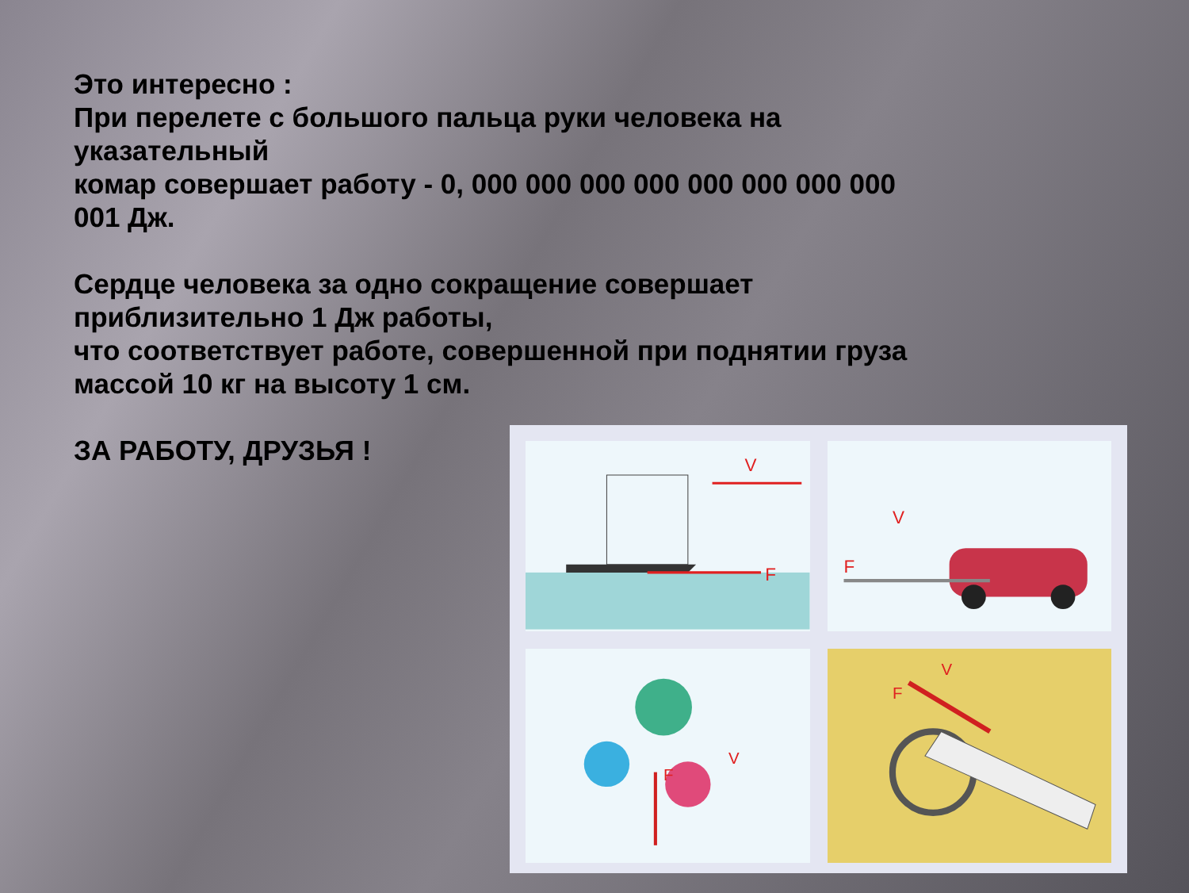Это интересно :
При перелете с большого пальца руки человека на указательный
комар совершает работу - 0, 000 000 000 000 000 000 000 000 001 Дж.
Сердце человека за одно сокращение совершает приблизительно 1 Дж работы,
что соответствует работе, совершенной при поднятии груза массой 10 кг на высоту 1 см.
ЗА РАБОТУ, ДРУЗЬЯ !
V
F
V
F
F
V
V
F